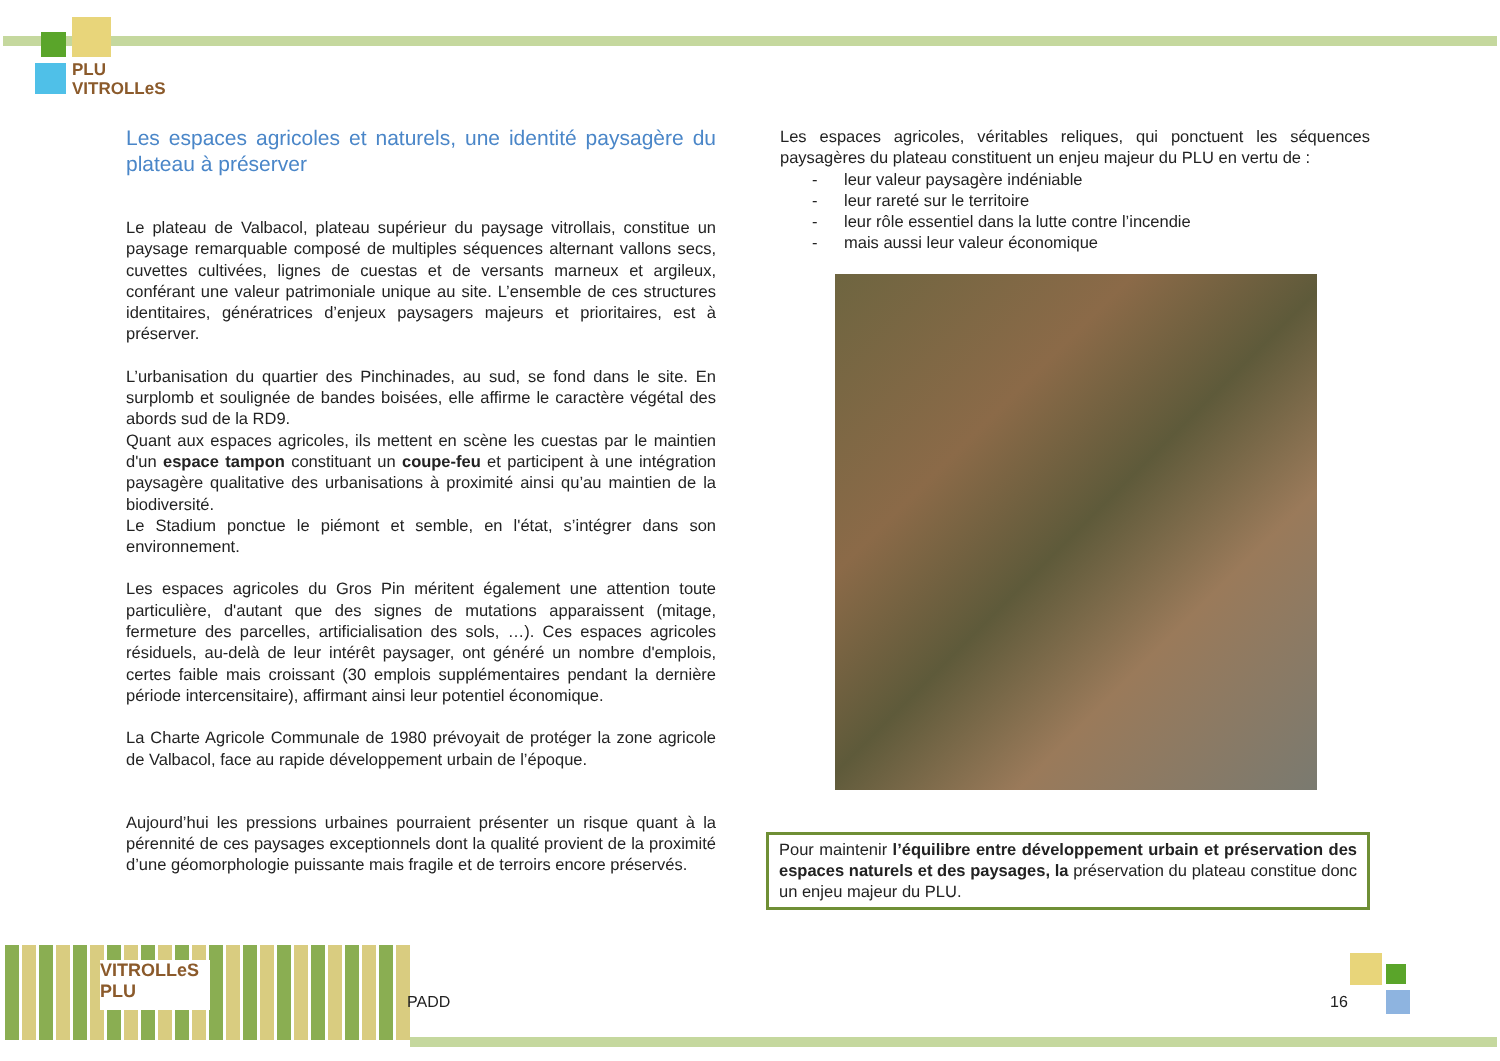PLU
VITROLLeS
Les espaces agricoles et naturels, une identité paysagère du plateau à préserver
Le plateau de Valbacol, plateau supérieur du paysage vitrollais, constitue un paysage remarquable composé de multiples séquences alternant vallons secs, cuvettes cultivées, lignes de cuestas et de versants marneux et argileux, conférant une valeur patrimoniale unique au site. L’ensemble de ces structures identitaires, génératrices d’enjeux paysagers majeurs et prioritaires, est à préserver.
L’urbanisation du quartier des Pinchinades, au sud, se fond dans le site. En surplomb et soulignée de bandes boisées, elle affirme le caractère végétal des abords sud de la RD9.
Quant aux espaces agricoles, ils mettent en scène les cuestas par le maintien d'un espace tampon constituant un coupe-feu et participent à une intégration paysagère qualitative des urbanisations à proximité ainsi qu’au maintien de la biodiversité.
Le Stadium ponctue le piémont et semble, en l'état, s’intégrer dans son environnement.
Les espaces agricoles du Gros Pin méritent également une attention toute particulière, d'autant que des signes de mutations apparaissent (mitage, fermeture des parcelles, artificialisation des sols, …). Ces espaces agricoles résiduels, au-delà de leur intérêt paysager, ont généré un nombre d'emplois, certes faible mais croissant (30 emplois supplémentaires pendant la dernière période intercensitaire), affirmant ainsi leur potentiel économique.
La Charte Agricole Communale de 1980 prévoyait de protéger la zone agricole de Valbacol, face au rapide développement urbain de l’époque.
Aujourd’hui les pressions urbaines pourraient présenter un risque quant à la pérennité de ces paysages exceptionnels dont la qualité provient de la proximité d’une géomorphologie puissante mais fragile et de terroirs encore préservés.
Les espaces agricoles, véritables reliques, qui ponctuent les séquences paysagères du plateau constituent un enjeu majeur du PLU en vertu de :
- leur valeur paysagère indéniable
- leur rareté sur le territoire
- leur rôle essentiel dans la lutte contre l’incendie
- mais aussi leur valeur économique
Pour maintenir l’équilibre entre développement urbain et préservation des espaces naturels et des paysages, la préservation du plateau constitue donc un enjeu majeur du PLU.
VITROLLeS
PLU
PADD 16